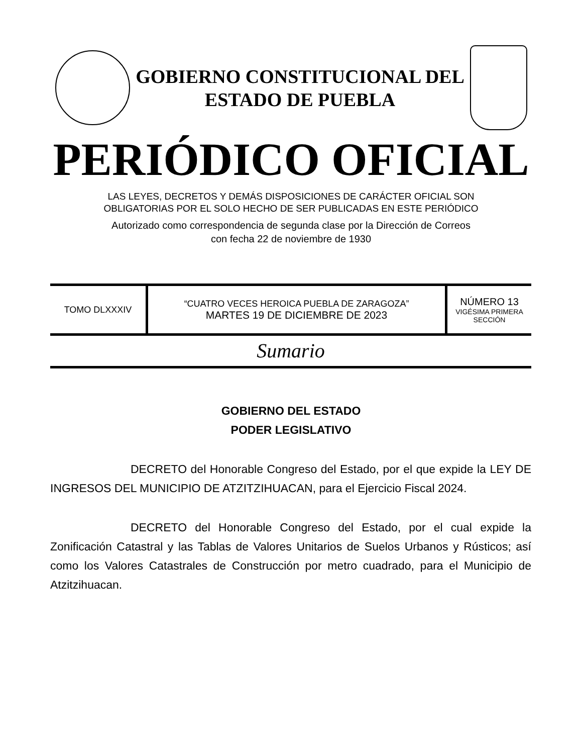GOBIERNO CONSTITUCIONAL DEL
ESTADO DE PUEBLA
PERIÓDICO OFICIAL
LAS LEYES, DECRETOS Y DEMÁS DISPOSICIONES DE CARÁCTER OFICIAL SON
OBLIGATORIAS POR EL SOLO HECHO DE SER PUBLICADAS EN ESTE PERIÓDICO
Autorizado como correspondencia de segunda clase por la Dirección de Correos
con fecha 22 de noviembre de 1930
| TOMO DLXXXIV | “CUATRO VECES HEROICA PUEBLA DE ZARAGOZA” MARTES 19 DE DICIEMBRE DE 2023 | NÚMERO 13 VIGÉSIMA PRIMERA SECCIÓN |
Sumario
GOBIERNO DEL ESTADO
PODER LEGISLATIVO
DECRETO del Honorable Congreso del Estado, por el que expide la LEY DE INGRESOS DEL MUNICIPIO DE ATZITZIHUACAN, para el Ejercicio Fiscal 2024.
DECRETO del Honorable Congreso del Estado, por el cual expide la Zonificación Catastral y las Tablas de Valores Unitarios de Suelos Urbanos y Rústicos; así como los Valores Catastrales de Construcción por metro cuadrado, para el Municipio de Atzitzihuacan.